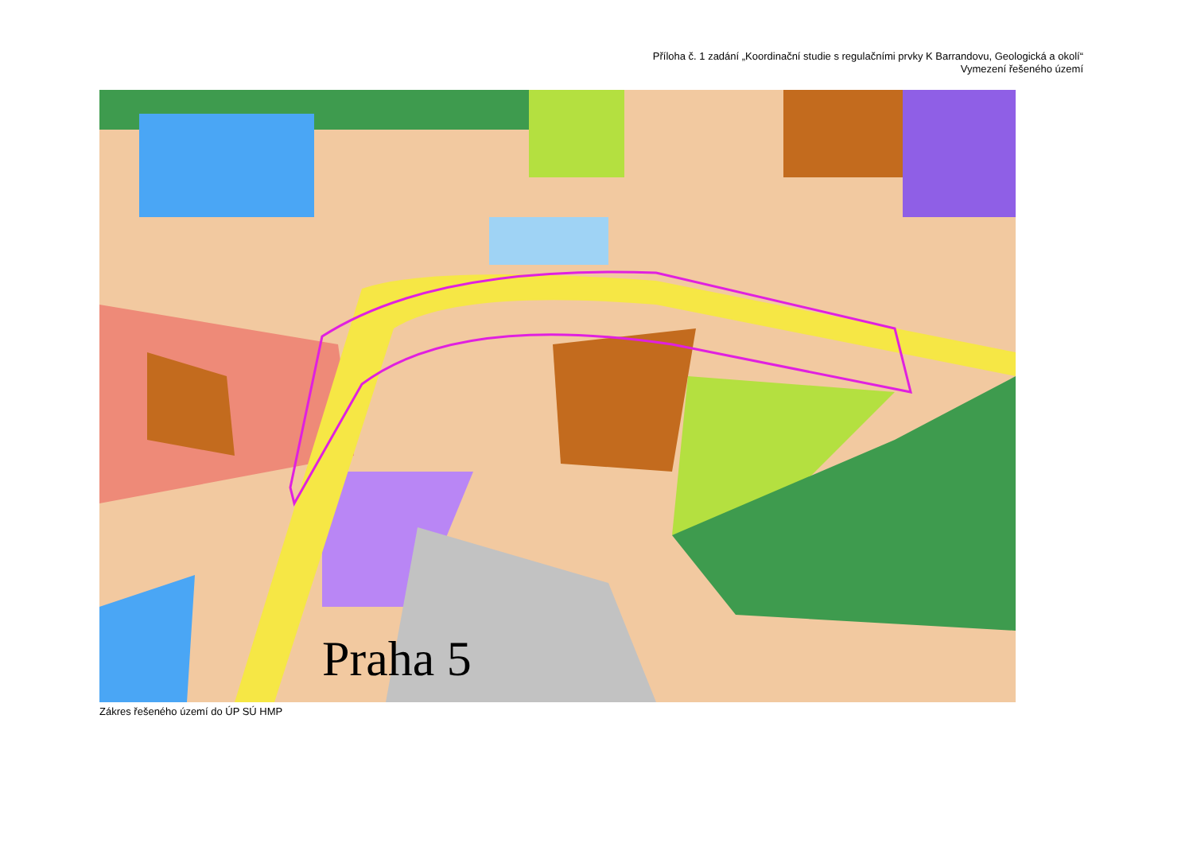Příloha č. 1 zadání „Koordinační studie s regulačními prvky K Barrandovu, Geologická a okolí“
Vymezení řešeného území
Praha 5
Zákres řešeného území do ÚP SÚ HMP